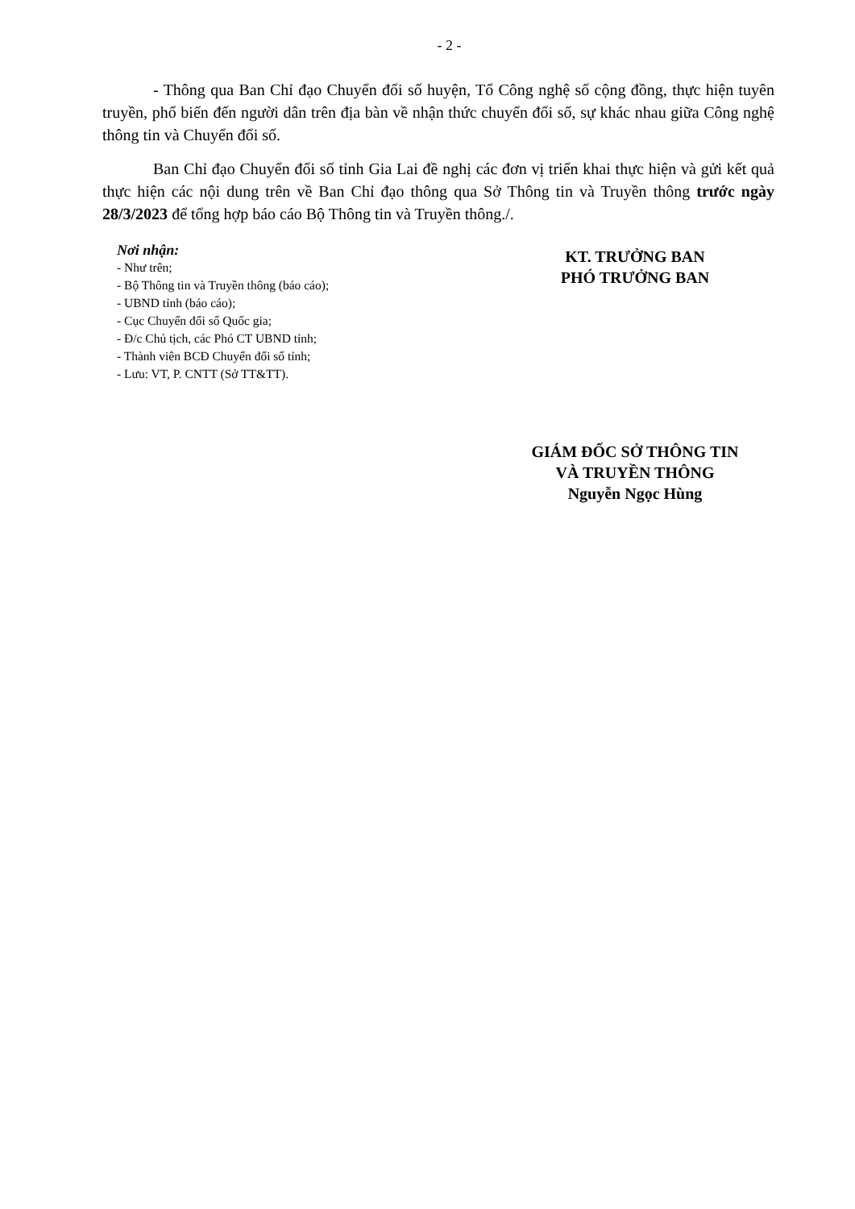- 2 -
- Thông qua Ban Chỉ đạo Chuyển đổi số huyện, Tổ Công nghệ số cộng đồng, thực hiện tuyên truyền, phổ biến đến người dân trên địa bàn về nhận thức chuyển đổi số, sự khác nhau giữa Công nghệ thông tin và Chuyển đổi số.
Ban Chỉ đạo Chuyển đổi số tỉnh Gia Lai đề nghị các đơn vị triển khai thực hiện và gửi kết quả thực hiện các nội dung trên về Ban Chỉ đạo thông qua Sở Thông tin và Truyền thông trước ngày 28/3/2023 để tổng hợp báo cáo Bộ Thông tin và Truyền thông./.
Nơi nhận:
- Như trên;
- Bộ Thông tin và Truyền thông (báo cáo);
- UBND tỉnh (báo cáo);
- Cục Chuyển đổi số Quốc gia;
- Đ/c Chủ tịch, các Phó CT UBND tỉnh;
- Thành viên BCĐ Chuyển đổi số tỉnh;
- Lưu: VT, P. CNTT (Sở TT&TT).
KT. TRƯỞNG BAN
PHÓ TRƯỞNG BAN
GIÁM ĐỐC SỞ THÔNG TIN
VÀ TRUYỀN THÔNG
Nguyễn Ngọc Hùng